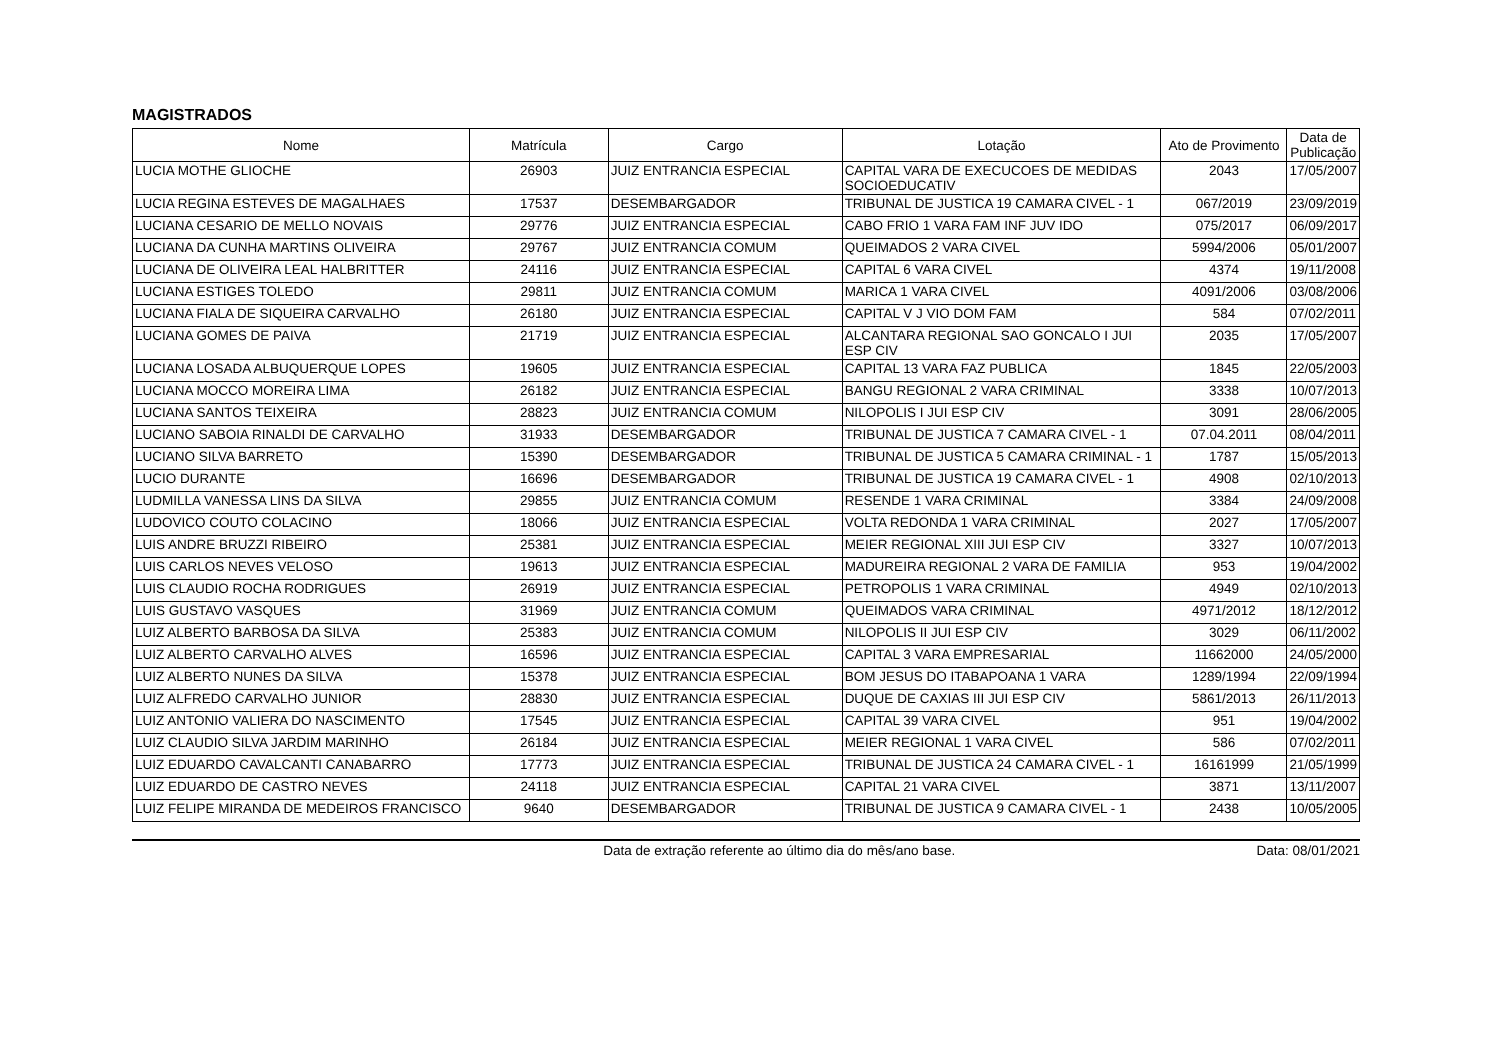MAGISTRADOS
| Nome | Matrícula | Cargo | Lotação | Ato de Provimento | Data de Publicação |
| --- | --- | --- | --- | --- | --- |
| LUCIA MOTHE GLIOCHE | 26903 | JUIZ ENTRANCIA ESPECIAL | CAPITAL VARA DE EXECUCOES DE MEDIDAS SOCIOEDUCATIV | 2043 | 17/05/2007 |
| LUCIA REGINA ESTEVES DE MAGALHAES | 17537 | DESEMBARGADOR | TRIBUNAL DE JUSTICA 19 CAMARA CIVEL - 1 | 067/2019 | 23/09/2019 |
| LUCIANA CESARIO DE MELLO NOVAIS | 29776 | JUIZ ENTRANCIA ESPECIAL | CABO FRIO 1 VARA FAM INF JUV IDO | 075/2017 | 06/09/2017 |
| LUCIANA DA CUNHA MARTINS OLIVEIRA | 29767 | JUIZ ENTRANCIA COMUM | QUEIMADOS 2 VARA CIVEL | 5994/2006 | 05/01/2007 |
| LUCIANA DE OLIVEIRA LEAL HALBRITTER | 24116 | JUIZ ENTRANCIA ESPECIAL | CAPITAL 6 VARA CIVEL | 4374 | 19/11/2008 |
| LUCIANA ESTIGES TOLEDO | 29811 | JUIZ ENTRANCIA COMUM | MARICA 1 VARA CIVEL | 4091/2006 | 03/08/2006 |
| LUCIANA FIALA DE SIQUEIRA CARVALHO | 26180 | JUIZ ENTRANCIA ESPECIAL | CAPITAL V J VIO DOM FAM | 584 | 07/02/2011 |
| LUCIANA GOMES DE PAIVA | 21719 | JUIZ ENTRANCIA ESPECIAL | ALCANTARA REGIONAL SAO GONCALO I JUI ESP CIV | 2035 | 17/05/2007 |
| LUCIANA LOSADA ALBUQUERQUE LOPES | 19605 | JUIZ ENTRANCIA ESPECIAL | CAPITAL 13 VARA FAZ PUBLICA | 1845 | 22/05/2003 |
| LUCIANA MOCCO MOREIRA LIMA | 26182 | JUIZ ENTRANCIA ESPECIAL | BANGU REGIONAL 2 VARA CRIMINAL | 3338 | 10/07/2013 |
| LUCIANA SANTOS TEIXEIRA | 28823 | JUIZ ENTRANCIA COMUM | NILOPOLIS I JUI ESP CIV | 3091 | 28/06/2005 |
| LUCIANO SABOIA RINALDI DE CARVALHO | 31933 | DESEMBARGADOR | TRIBUNAL DE JUSTICA 7 CAMARA CIVEL - 1 | 07.04.2011 | 08/04/2011 |
| LUCIANO SILVA BARRETO | 15390 | DESEMBARGADOR | TRIBUNAL DE JUSTICA 5 CAMARA CRIMINAL - 1 | 1787 | 15/05/2013 |
| LUCIO DURANTE | 16696 | DESEMBARGADOR | TRIBUNAL DE JUSTICA 19 CAMARA CIVEL - 1 | 4908 | 02/10/2013 |
| LUDMILLA VANESSA LINS DA SILVA | 29855 | JUIZ ENTRANCIA COMUM | RESENDE 1 VARA CRIMINAL | 3384 | 24/09/2008 |
| LUDOVICO COUTO COLACINO | 18066 | JUIZ ENTRANCIA ESPECIAL | VOLTA REDONDA 1 VARA CRIMINAL | 2027 | 17/05/2007 |
| LUIS ANDRE BRUZZI RIBEIRO | 25381 | JUIZ ENTRANCIA ESPECIAL | MEIER REGIONAL XIII JUI ESP CIV | 3327 | 10/07/2013 |
| LUIS CARLOS NEVES VELOSO | 19613 | JUIZ ENTRANCIA ESPECIAL | MADUREIRA REGIONAL 2 VARA DE FAMILIA | 953 | 19/04/2002 |
| LUIS CLAUDIO ROCHA RODRIGUES | 26919 | JUIZ ENTRANCIA ESPECIAL | PETROPOLIS 1 VARA CRIMINAL | 4949 | 02/10/2013 |
| LUIS GUSTAVO VASQUES | 31969 | JUIZ ENTRANCIA COMUM | QUEIMADOS VARA CRIMINAL | 4971/2012 | 18/12/2012 |
| LUIZ ALBERTO BARBOSA DA SILVA | 25383 | JUIZ ENTRANCIA COMUM | NILOPOLIS II JUI ESP CIV | 3029 | 06/11/2002 |
| LUIZ ALBERTO CARVALHO ALVES | 16596 | JUIZ ENTRANCIA ESPECIAL | CAPITAL 3 VARA EMPRESARIAL | 11662000 | 24/05/2000 |
| LUIZ ALBERTO NUNES DA SILVA | 15378 | JUIZ ENTRANCIA ESPECIAL | BOM JESUS DO ITABAPOANA 1 VARA | 1289/1994 | 22/09/1994 |
| LUIZ ALFREDO CARVALHO JUNIOR | 28830 | JUIZ ENTRANCIA ESPECIAL | DUQUE DE CAXIAS III JUI ESP CIV | 5861/2013 | 26/11/2013 |
| LUIZ ANTONIO VALIERA DO NASCIMENTO | 17545 | JUIZ ENTRANCIA ESPECIAL | CAPITAL 39 VARA CIVEL | 951 | 19/04/2002 |
| LUIZ CLAUDIO SILVA JARDIM MARINHO | 26184 | JUIZ ENTRANCIA ESPECIAL | MEIER REGIONAL 1 VARA CIVEL | 586 | 07/02/2011 |
| LUIZ EDUARDO CAVALCANTI CANABARRO | 17773 | JUIZ ENTRANCIA ESPECIAL | TRIBUNAL DE JUSTICA 24 CAMARA CIVEL - 1 | 16161999 | 21/05/1999 |
| LUIZ EDUARDO DE CASTRO NEVES | 24118 | JUIZ ENTRANCIA ESPECIAL | CAPITAL 21 VARA CIVEL | 3871 | 13/11/2007 |
| LUIZ FELIPE MIRANDA DE MEDEIROS FRANCISCO | 9640 | DESEMBARGADOR | TRIBUNAL DE JUSTICA 9 CAMARA CIVEL - 1 | 2438 | 10/05/2005 |
Data de extração referente ao último dia do mês/ano base. Data: 08/01/2021